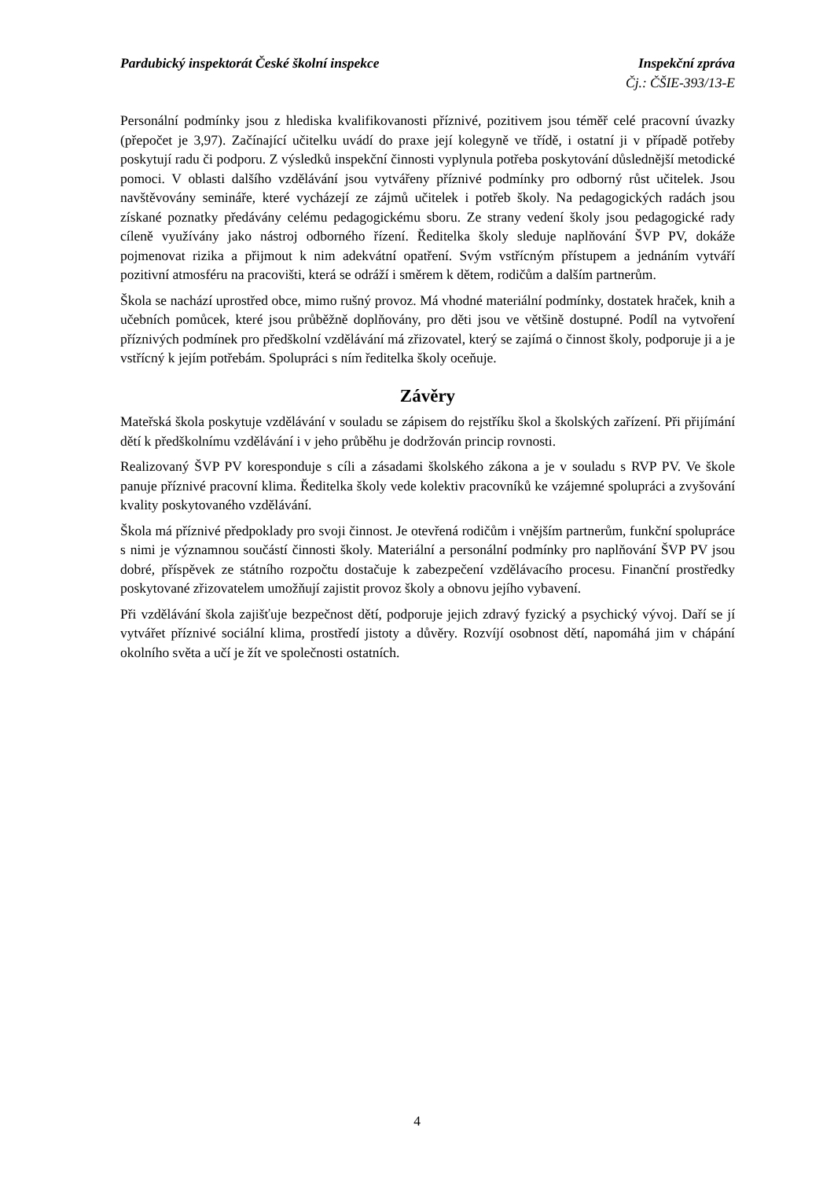Pardubický inspektorát České školní inspekce Inspekční zpráva
Čj.: ČŠIE-393/13-E
Personální podmínky jsou z hlediska kvalifikovanosti příznivé, pozitivem jsou téměř celé pracovní úvazky (přepočet je 3,97). Začínající učitelku uvádí do praxe její kolegyně ve třídě, i ostatní ji v případě potřeby poskytují radu či podporu. Z výsledků inspekční činnosti vyplynula potřeba poskytování důslednější metodické pomoci. V oblasti dalšího vzdělávání jsou vytvářeny příznivé podmínky pro odborný růst učitelek. Jsou navštěvovány semináře, které vycházejí ze zájmů učitelek i potřeb školy. Na pedagogických radách jsou získané poznatky předávány celému pedagogickému sboru. Ze strany vedení školy jsou pedagogické rady cíleně využívány jako nástroj odborného řízení. Ředitelka školy sleduje naplňování ŠVP PV, dokáže pojmenovat rizika a přijmout k nim adekvátní opatření. Svým vstřícným přístupem a jednáním vytváří pozitivní atmosféru na pracovišti, která se odráží i směrem k dětem, rodičům a dalším partnerům.
Škola se nachází uprostřed obce, mimo rušný provoz. Má vhodné materiální podmínky, dostatek hraček, knih a učebních pomůcek, které jsou průběžně doplňovány, pro děti jsou ve většině dostupné. Podíl na vytvoření příznivých podmínek pro předškolní vzdělávání má zřizovatel, který se zajímá o činnost školy, podporuje ji a je vstřícný k jejím potřebám. Spolupráci s ním ředitelka školy oceňuje.
Závěry
Mateřská škola poskytuje vzdělávání v souladu se zápisem do rejstříku škol a školských zařízení. Při přijímání dětí k předškolnímu vzdělávání i v jeho průběhu je dodržován princip rovnosti.
Realizovaný ŠVP PV koresponduje s cíli a zásadami školského zákona a je v souladu s RVP PV. Ve škole panuje příznivé pracovní klima. Ředitelka školy vede kolektiv pracovníků ke vzájemné spolupráci a zvyšování kvality poskytovaného vzdělávání.
Škola má příznivé předpoklady pro svoji činnost. Je otevřená rodičům i vnějším partnerům, funkční spolupráce s nimi je významnou součástí činnosti školy. Materiální a personální podmínky pro naplňování ŠVP PV jsou dobré, příspěvek ze státního rozpočtu dostačuje k zabezpečení vzdělávacího procesu. Finanční prostředky poskytované zřizovatelem umožňují zajistit provoz školy a obnovu jejího vybavení.
Při vzdělávání škola zajišťuje bezpečnost dětí, podporuje jejich zdravý fyzický a psychický vývoj. Daří se jí vytvářet příznivé sociální klima, prostředí jistoty a důvěry. Rozvíjí osobnost dětí, napomáhá jim v chápání okolního světa a učí je žít ve společnosti ostatních.
4